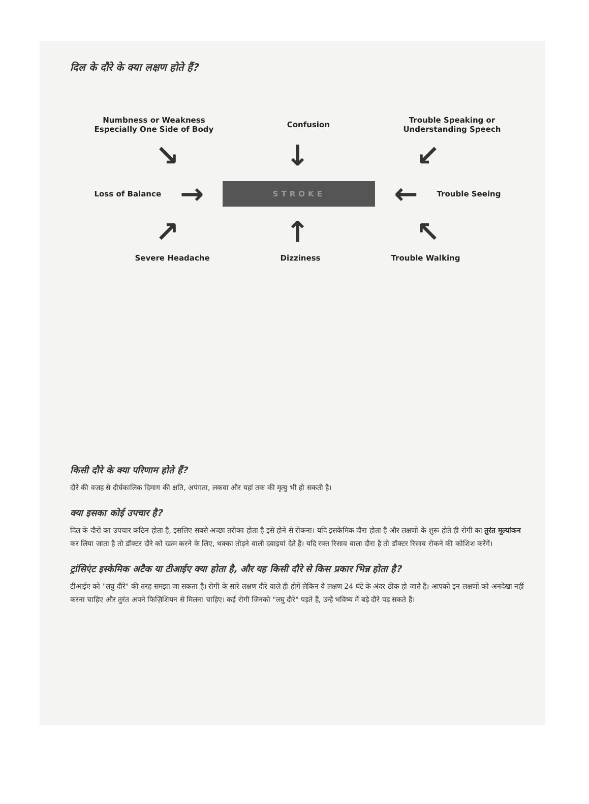दिल के दौरे के क्या लक्षण होते हैं?
Numbness or Weakness
Especially One Side of Body
Confusion
Trouble Speaking or
Understanding Speech
↘ ↓ ↙
Loss of Balance
→
STROKE
←
Trouble Seeing
↗ ↑ ↖
Severe Headache Dizziness Trouble Walking
किसी दौरे के क्या परिणाम होते हैं?
दौरे की वजह से दीर्घकालिक दिमाग की क्षति, अपंगता, लकवा और यहां तक की मृत्यु भी हो सकती है।
क्या इसका कोई उपचार है?
दिल के दौरों का उपचार कठिन होता है, इसलिए सबसे अच्छा तरीका होता है इसे होने से रोकना। यदि इसकेमिक दौरा होता है और लक्षणों के शुरू होते ही रोगी का तुरंत मूल्यांकन कर लिया जाता है तो डॉक्टर दौरे को खत्म करने के लिए, थक्का तोड़ने वाली दवाइयां देते हैं। यदि रक्त रिसाव वाला दौरा है तो डॉक्टर रिसाव रोकने की कोशिश करेंगें।
ट्रांसिएंट इस्केमिक अटैक या टीआईए क्या होता है, और यह किसी दौरे से किस प्रकार भिन्न होता है?
टीआईए को "लघु दौरे" की तरह समझा जा सकता है। रोगी के सारे लक्षण दौरे वाले ही होगें लेकिन ये लक्षण 24 घंटे के अंदर ठीक हो जाते हैं। आपको इन लक्षणों को अनदेखा नहीं करना चाहिए और तुरंत अपने फिज़िशियन से मिलना चाहिए। कई रोगी जिनको "लघु दौरे" पड़ते हैं, उन्हें भविष्य में बड़े दौरे पड़ सकते हैं।